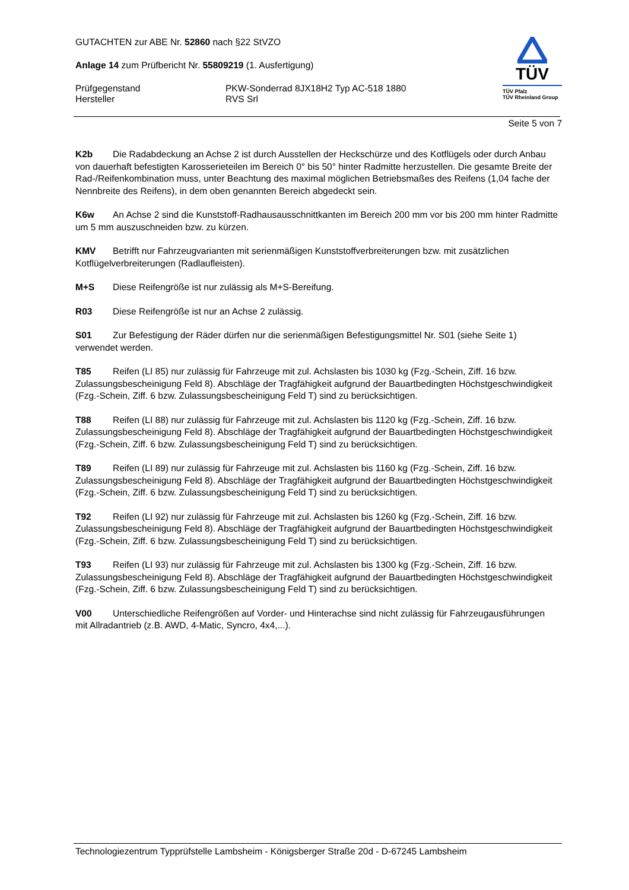GUTACHTEN zur ABE Nr. 52860 nach §22 StVZO
Anlage 14 zum Prüfbericht Nr. 55809219 (1. Ausfertigung)
Prüfgegenstand
Hersteller
PKW-Sonderrad 8JX18H2 Typ AC-518 1880
RVS Srl
TÜV
TÜV Pfalz
TÜV Rheinland Group
Seite 5 von 7
K2b Die Radabdeckung an Achse 2 ist durch Ausstellen der Heckschürze und des Kotflügels oder durch Anbau von dauerhaft befestigten Karosserieteilen im Bereich 0° bis 50° hinter Radmitte herzustellen. Die gesamte Breite der Rad-/Reifenkombination muss, unter Beachtung des maximal möglichen Betriebsmaßes des Reifens (1,04 fache der Nennbreite des Reifens), in dem oben genannten Bereich abgedeckt sein.
K6w An Achse 2 sind die Kunststoff-Radhausausschnittkanten im Bereich 200 mm vor bis 200 mm hinter Radmitte um 5 mm auszuschneiden bzw. zu kürzen.
KMV Betrifft nur Fahrzeugvarianten mit serienmäßigen Kunststoffverbreiterungen bzw. mit zusätzlichen Kotflügelverbreiterungen (Radlaufleisten).
M+S Diese Reifengröße ist nur zulässig als M+S-Bereifung.
R03 Diese Reifengröße ist nur an Achse 2 zulässig.
S01 Zur Befestigung der Räder dürfen nur die serienmäßigen Befestigungsmittel Nr. S01 (siehe Seite 1) verwendet werden.
T85 Reifen (LI 85) nur zulässig für Fahrzeuge mit zul. Achslasten bis 1030 kg (Fzg.-Schein, Ziff. 16 bzw. Zulassungsbescheinigung Feld 8). Abschläge der Tragfähigkeit aufgrund der Bauartbedingten Höchstgeschwindigkeit (Fzg.-Schein, Ziff. 6 bzw. Zulassungsbescheinigung Feld T) sind zu berücksichtigen.
T88 Reifen (LI 88) nur zulässig für Fahrzeuge mit zul. Achslasten bis 1120 kg (Fzg.-Schein, Ziff. 16 bzw. Zulassungsbescheinigung Feld 8). Abschläge der Tragfähigkeit aufgrund der Bauartbedingten Höchstgeschwindigkeit (Fzg.-Schein, Ziff. 6 bzw. Zulassungsbescheinigung Feld T) sind zu berücksichtigen.
T89 Reifen (LI 89) nur zulässig für Fahrzeuge mit zul. Achslasten bis 1160 kg (Fzg.-Schein, Ziff. 16 bzw. Zulassungsbescheinigung Feld 8). Abschläge der Tragfähigkeit aufgrund der Bauartbedingten Höchstgeschwindigkeit (Fzg.-Schein, Ziff. 6 bzw. Zulassungsbescheinigung Feld T) sind zu berücksichtigen.
T92 Reifen (LI 92) nur zulässig für Fahrzeuge mit zul. Achslasten bis 1260 kg (Fzg.-Schein, Ziff. 16 bzw. Zulassungsbescheinigung Feld 8). Abschläge der Tragfähigkeit aufgrund der Bauartbedingten Höchstgeschwindigkeit (Fzg.-Schein, Ziff. 6 bzw. Zulassungsbescheinigung Feld T) sind zu berücksichtigen.
T93 Reifen (LI 93) nur zulässig für Fahrzeuge mit zul. Achslasten bis 1300 kg (Fzg.-Schein, Ziff. 16 bzw. Zulassungsbescheinigung Feld 8). Abschläge der Tragfähigkeit aufgrund der Bauartbedingten Höchstgeschwindigkeit (Fzg.-Schein, Ziff. 6 bzw. Zulassungsbescheinigung Feld T) sind zu berücksichtigen.
V00 Unterschiedliche Reifengrößen auf Vorder- und Hinterachse sind nicht zulässig für Fahrzeugausführungen mit Allradantrieb (z.B. AWD, 4-Matic, Syncro, 4x4,...).
Technologiezentrum Typprüfstelle Lambsheim - Königsberger Straße 20d - D-67245 Lambsheim